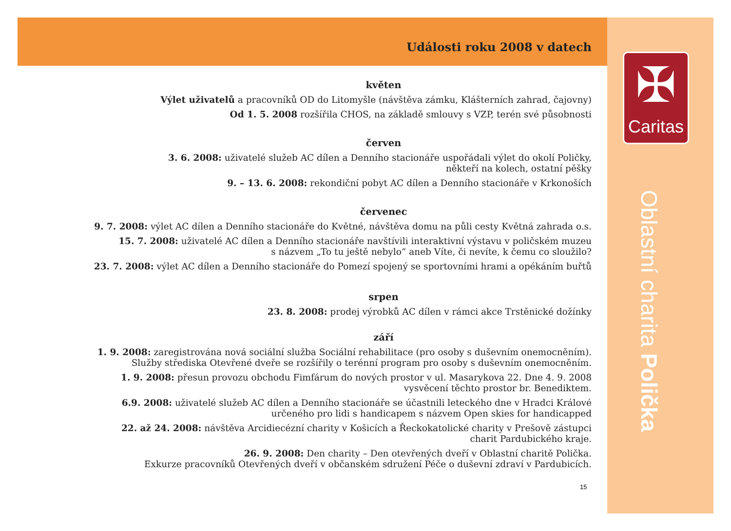✠
Caritas
Oblastní charita Polička
Události roku 2008 v datech
květen
Výlet uživatelů a pracovníků OD do Litomyšle (návštěva zámku, Klášterních zahrad, čajovny)
Od 1. 5. 2008 rozšířila CHOS, na základě smlouvy s VZP, terén své působnosti
červen
3. 6. 2008: uživatelé služeb AC dílen a Denního stacionáře uspořádali výlet do okolí Poličky,
někteří na kolech, ostatní pěšky
9. – 13. 6. 2008: rekondiční pobyt AC dílen a Denního stacionáře v Krkonoších
červenec
9. 7. 2008: výlet AC dílen a Denního stacionáře do Květné, návštěva domu na půli cesty Květná zahrada o.s.
15. 7. 2008: uživatelé AC dílen a Denního stacionáře navštívili interaktivní výstavu v poličském muzeu
s názvem „To tu ještě nebylo“ aneb Víte, či nevíte, k čemu co sloužilo?
23. 7. 2008: výlet AC dílen a Denního stacionáře do Pomezí spojený se sportovními hrami a opékáním buřtů
srpen
23. 8. 2008: prodej výrobků AC dílen v rámci akce Trstěnické dožínky
září
1. 9. 2008: zaregistrována nová sociální služba Sociální rehabilitace (pro osoby s duševním onemocněním).
Služby střediska Otevřené dveře se rozšířily o terénní program pro osoby s duševním onemocněním.
1. 9. 2008: přesun provozu obchodu Fimfárum do nových prostor v ul. Masarykova 22. Dne 4. 9. 2008
vysvěcení těchto prostor br. Benediktem.
6.9. 2008: uživatelé služeb AC dílen a Denního stacionáře se účastnili leteckého dne v Hradci Králové
určeného pro lidi s handicapem s názvem Open skies for handicapped
22. až 24. 2008: návštěva Arcidiecézní charity v Košicích a Řeckokatolické charity v Prešově zástupci
charit Pardubického kraje.
26. 9. 2008: Den charity – Den otevřených dveří v Oblastní charitě Polička.
Exkurze pracovníků Otevřených dveří v občanském sdružení Péče o duševní zdraví v Pardubicích.
15